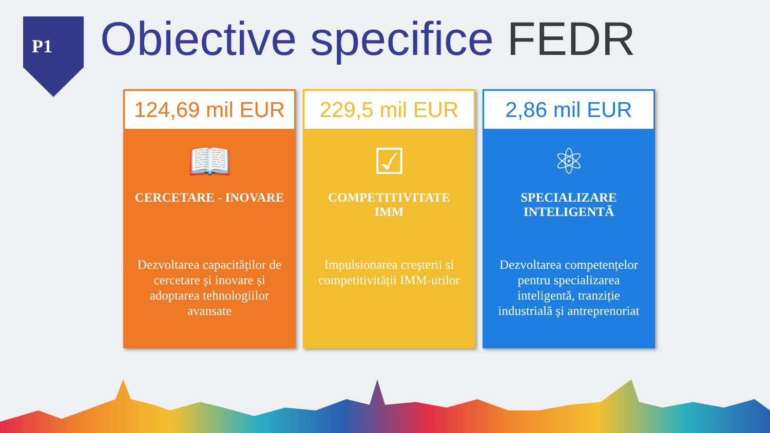P1
Obiective specifice FEDR
124,69 mil EUR
📖
CERCETARE - INOVARE
Dezvoltarea capacităților de cercetare și inovare și adoptarea tehnologiilor avansate
229,5 mil EUR
☑
COMPETITIVITATE
IMM
Impulsionarea creșterii si competitivității IMM-urilor
2,86 mil EUR
⚛
SPECIALIZARE
INTELIGENTĂ
Dezvoltarea competențelor pentru specializarea inteligentă, tranziție industrială și antreprenoriat